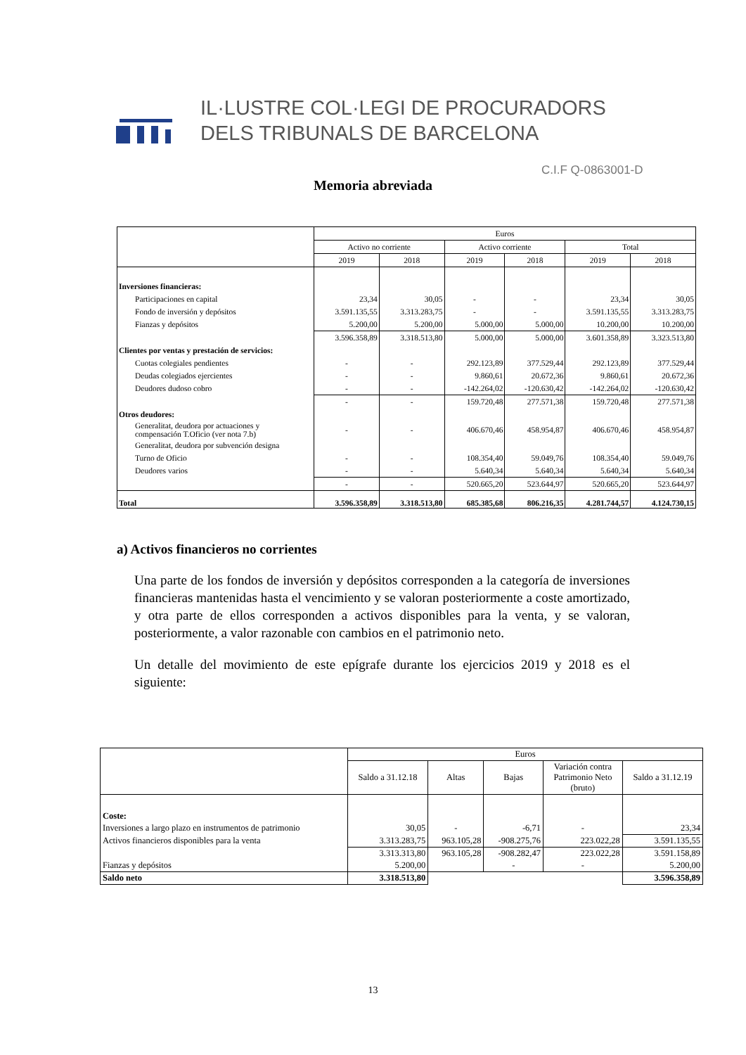IL·LUSTRE COL·LEGI DE PROCURADORS
DELS TRIBUNALS DE BARCELONA
C.I.F Q-0863001-D
Memoria abreviada
| | Euros | | | | | |
| | Activo no corriente | | Activo corriente | | Total | |
| | 2019 | 2018 | 2019 | 2018 | 2019 | 2018 |
| Inversiones financieras: | | | | | | |
| Participaciones en capital | 23,34 | 30,05 | - | - | 23,34 | 30,05 |
| Fondo de inversión y depósitos | 3.591.135,55 | 3.313.283,75 | - | - | 3.591.135,55 | 3.313.283,75 |
| Fianzas y depósitos | 5.200,00 | 5.200,00 | 5.000,00 | 5.000,00 | 10.200,00 | 10.200,00 |
| | 3.596.358,89 | 3.318.513,80 | 5.000,00 | 5.000,00 | 3.601.358,89 | 3.323.513,80 |
| Clientes por ventas y prestación de servicios: | | | | | | |
| Cuotas colegiales pendientes | - | - | 292.123,89 | 377.529,44 | 292.123,89 | 377.529,44 |
| Deudas colegiados ejercientes | - | - | 9.860,61 | 20.672,36 | 9.860,61 | 20.672,36 |
| Deudores dudoso cobro | - | - | -142.264,02 | -120.630,42 | -142.264,02 | -120.630,42 |
| | - | - | 159.720,48 | 277.571,38 | 159.720,48 | 277.571,38 |
| Otros deudores: | | | | | | |
| Generalitat, deudora por actuaciones y compensación T.Oficio (ver nota 7.b) | - | - | 406.670,46 | 458.954,87 | 406.670,46 | 458.954,87 |
| Generalitat, deudora por subvención designa | | | | | | |
| Turno de Oficio | - | - | 108.354,40 | 59.049,76 | 108.354,40 | 59.049,76 |
| Deudores varios | - | - | 5.640,34 | 5.640,34 | 5.640,34 | 5.640,34 |
| | - | - | 520.665,20 | 523.644,97 | 520.665,20 | 523.644,97 |
| Total | 3.596.358,89 | 3.318.513,80 | 685.385,68 | 806.216,35 | 4.281.744,57 | 4.124.730,15 |
a) Activos financieros no corrientes
Una parte de los fondos de inversión y depósitos corresponden a la categoría de inversiones financieras mantenidas hasta el vencimiento y se valoran posteriormente a coste amortizado, y otra parte de ellos corresponden a activos disponibles para la venta, y se valoran, posteriormente, a valor razonable con cambios en el patrimonio neto.
Un detalle del movimiento de este epígrafe durante los ejercicios 2019 y 2018 es el siguiente:
| | Euros | | | | |
| | Saldo a 31.12.18 | Altas | Bajas | Variación contra Patrimonio Neto (bruto) | Saldo a 31.12.19 |
| Coste: | | | | | |
| Inversiones a largo plazo en instrumentos de patrimonio | 30,05 | - | -6,71 | - | 23,34 |
| Activos financieros disponibles para la venta | 3.313.283,75 | 963.105,28 | -908.275,76 | 223.022,28 | 3.591.135,55 |
| | 3.313.313,80 | 963.105,28 | -908.282,47 | 223.022,28 | 3.591.158,89 |
| Fianzas y depósitos | 5.200,00 | | - | - | 5.200,00 |
| Saldo neto | 3.318.513,80 | | | | 3.596.358,89 |
13